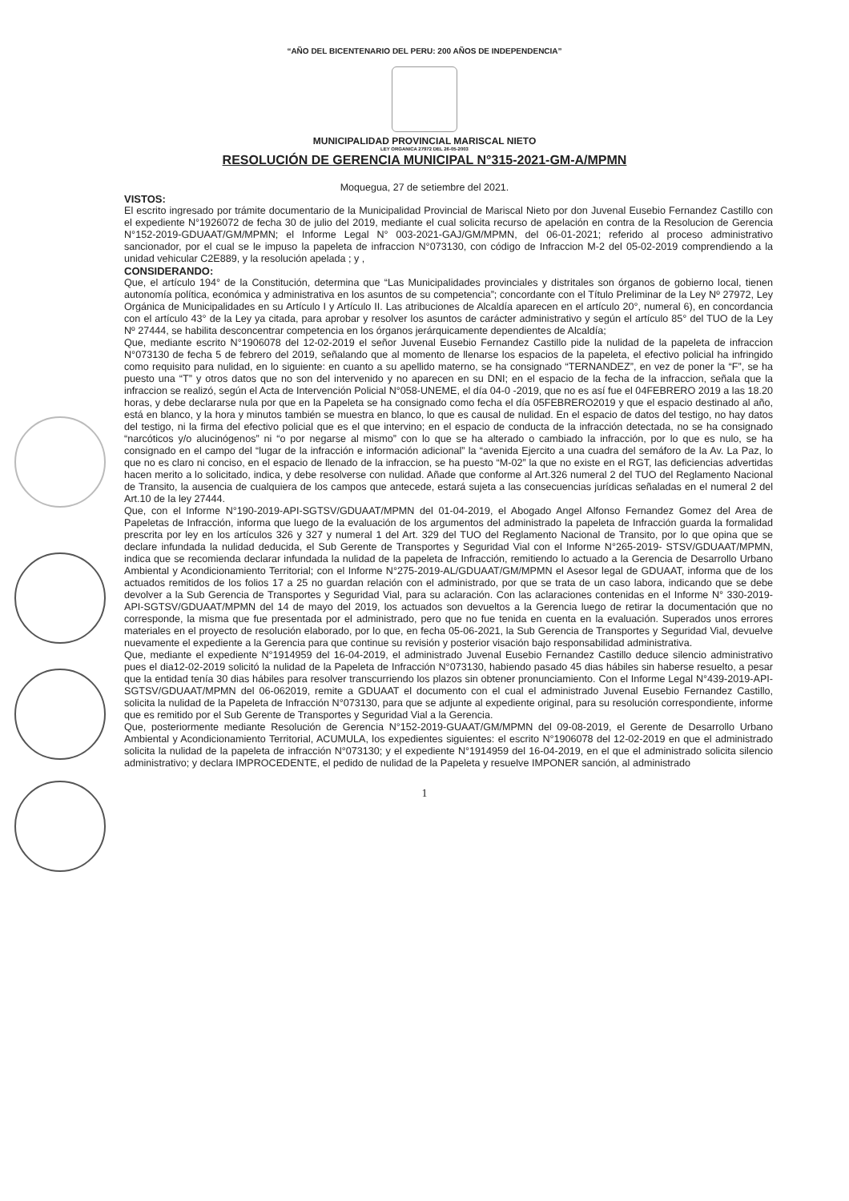“AÑO DEL BICENTENARIO DEL PERU: 200 AÑOS DE INDEPENDENCIA”
MUNICIPALIDAD PROVINCIAL MARISCAL NIETO
LEY ORGANICA 27972 DEL 26-05-2003
RESOLUCIÓN DE GERENCIA MUNICIPAL N°315-2021-GM-A/MPMN
Moquegua, 27 de setiembre del 2021.
VISTOS:
El escrito ingresado por trámite documentario de la Municipalidad Provincial de Mariscal Nieto por don Juvenal Eusebio Fernandez Castillo con el expediente N°1926072 de fecha 30 de julio del 2019, mediante el cual solicita recurso de apelación en contra de la Resolucion de Gerencia N°152-2019-GDUAAT/GM/MPMN; el Informe Legal N° 003-2021-GAJ/GM/MPMN, del 06-01-2021; referido al proceso administrativo sancionador, por el cual se le impuso la papeleta de infraccion N°073130, con código de Infraccion M-2 del 05-02-2019 comprendiendo a la unidad vehicular C2E889, y la resolución apelada ; y ,
CONSIDERANDO:
Que, el artículo 194° de la Constitución, determina que “Las Municipalidades provinciales y distritales son órganos de gobierno local, tienen autonomía política, económica y administrativa en los asuntos de su competencia”; concordante con el Título Preliminar de la Ley Nº 27972, Ley Orgánica de Municipalidades en su Artículo I y Artículo II. Las atribuciones de Alcaldía aparecen en el artículo 20°, numeral 6), en concordancia con el artículo 43° de la Ley ya citada, para aprobar y resolver los asuntos de carácter administrativo y según el artículo 85° del TUO de la Ley Nº 27444, se habilita desconcentrar competencia en los órganos jerárquicamente dependientes de Alcaldía;
Que, mediante escrito N°1906078 del 12-02-2019 el señor Juvenal Eusebio Fernandez Castillo pide la nulidad de la papeleta de infraccion N°073130 de fecha 5 de febrero del 2019, señalando que al momento de llenarse los espacios de la papeleta, el efectivo policial ha infringido como requisito para nulidad, en lo siguiente: en cuanto a su apellido materno, se ha consignado “TERNANDEZ”, en vez de poner la “F”, se ha puesto una “T” y otros datos que no son del intervenido y no aparecen en su DNI; en el espacio de la fecha de la infraccion, señala que la infraccion se realizó, según el Acta de Intervención Policial N°058-UNEME, el día 04-0 -2019, que no es así fue el 04FEBRERO 2019 a las 18.20 horas, y debe declararse nula por que en la Papeleta se ha consignado como fecha el día 05FEBRERO2019 y que el espacio destinado al año, está en blanco, y la hora y minutos también se muestra en blanco, lo que es causal de nulidad. En el espacio de datos del testigo, no hay datos del testigo, ni la firma del efectivo policial que es el que intervino; en el espacio de conducta de la infracción detectada, no se ha consignado “narcóticos y/o alucinógenos” ni “o por negarse al mismo” con lo que se ha alterado o cambiado la infracción, por lo que es nulo, se ha consignado en el campo del “lugar de la infracción e información adicional” la “avenida Ejercito a una cuadra del semáforo de la Av. La Paz, lo que no es claro ni conciso, en el espacio de llenado de la infraccion, se ha puesto “M-02” la que no existe en el RGT, las deficiencias advertidas hacen merito a lo solicitado, indica, y debe resolverse con nulidad. Añade que conforme al Art.326 numeral 2 del TUO del Reglamento Nacional de Transito, la ausencia de cualquiera de los campos que antecede, estará sujeta a las consecuencias jurídicas señaladas en el numeral 2 del Art.10 de la ley 27444.
Que, con el Informe N°190-2019-API-SGTSV/GDUAAT/MPMN del 01-04-2019, el Abogado Angel Alfonso Fernandez Gomez del Area de Papeletas de Infracción, informa que luego de la evaluación de los argumentos del administrado la papeleta de Infracción guarda la formalidad prescrita por ley en los artículos 326 y 327 y numeral 1 del Art. 329 del TUO del Reglamento Nacional de Transito, por lo que opina que se declare infundada la nulidad deducida, el Sub Gerente de Transportes y Seguridad Vial con el Informe N°265-2019- STSV/GDUAAT/MPMN, indica que se recomienda declarar infundada la nulidad de la papeleta de Infracción, remitiendo lo actuado a la Gerencia de Desarrollo Urbano Ambiental y Acondicionamiento Territorial; con el Informe N°275-2019-AL/GDUAAT/GM/MPMN el Asesor legal de GDUAAT, informa que de los actuados remitidos de los folios 17 a 25 no guardan relación con el administrado, por que se trata de un caso labora, indicando que se debe devolver a la Sub Gerencia de Transportes y Seguridad Vial, para su aclaración. Con las aclaraciones contenidas en el Informe N° 330-2019-API-SGTSV/GDUAAT/MPMN del 14 de mayo del 2019, los actuados son devueltos a la Gerencia luego de retirar la documentación que no corresponde, la misma que fue presentada por el administrado, pero que no fue tenida en cuenta en la evaluación. Superados unos errores materiales en el proyecto de resolución elaborado, por lo que, en fecha 05-06-2021, la Sub Gerencia de Transportes y Seguridad Vial, devuelve nuevamente el expediente a la Gerencia para que continue su revisión y posterior visación bajo responsabilidad administrativa.
Que, mediante el expediente N°1914959 del 16-04-2019, el administrado Juvenal Eusebio Fernandez Castillo deduce silencio administrativo pues el dia12-02-2019 solicitó la nulidad de la Papeleta de Infracción N°073130, habiendo pasado 45 dias hábiles sin haberse resuelto, a pesar que la entidad tenía 30 dias hábiles para resolver transcurriendo los plazos sin obtener pronunciamiento. Con el Informe Legal N°439-2019-API-SGTSV/GDUAAT/MPMN del 06-062019, remite a GDUAAT el documento con el cual el administrado Juvenal Eusebio Fernandez Castillo, solicita la nulidad de la Papeleta de Infracción N°073130, para que se adjunte al expediente original, para su resolución correspondiente, informe que es remitido por el Sub Gerente de Transportes y Seguridad Vial a la Gerencia.
Que, posteriormente mediante Resolución de Gerencia N°152-2019-GUAAT/GM/MPMN del 09-08-2019, el Gerente de Desarrollo Urbano Ambiental y Acondicionamiento Territorial, ACUMULA, los expedientes siguientes: el escrito N°1906078 del 12-02-2019 en que el administrado solicita la nulidad de la papeleta de infracción N°073130; y el expediente N°1914959 del 16-04-2019, en el que el administrado solicita silencio administrativo; y declara IMPROCEDENTE, el pedido de nulidad de la Papeleta y resuelve IMPONER sanción, al administrado
1